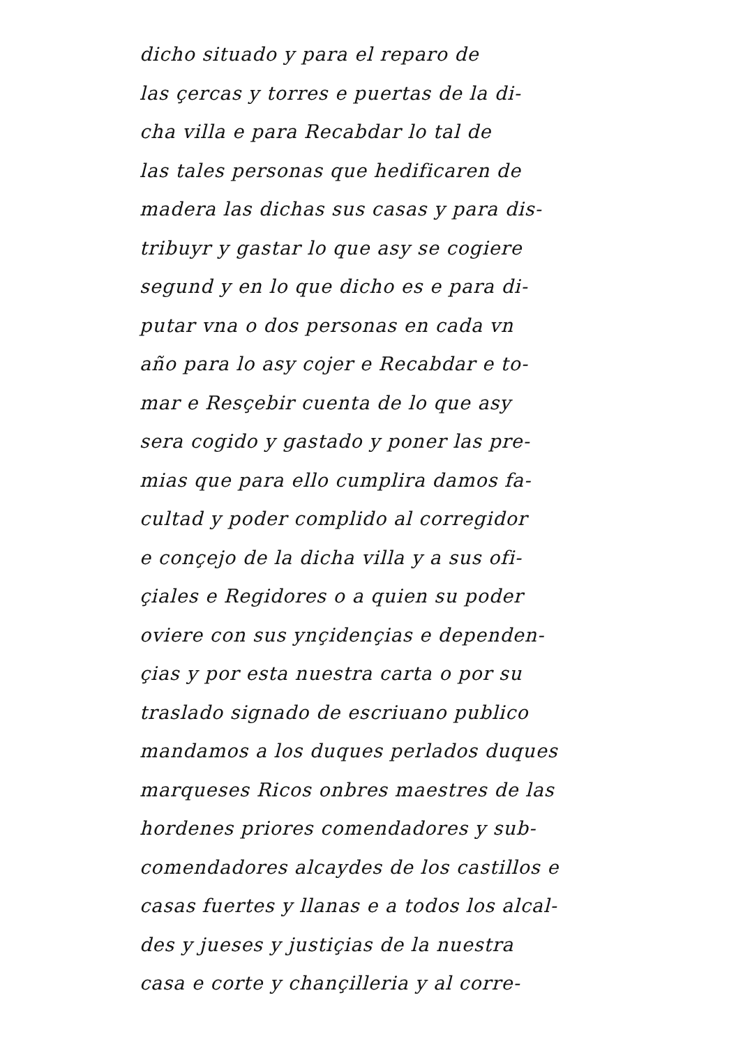dicho situado y para el reparo de
las çercas y torres e puertas de la di-
cha villa e para Recabdar lo tal de
las tales personas que hedificaren de
madera las dichas sus casas y para dis-
tribuyr y gastar lo que asy se cogiere
segund y en lo que dicho es e para di-
putar vna o dos personas en cada vn
año para lo asy cojer e Recabdar e to-
mar e Resçebir cuenta de lo que asy
sera cogido y gastado y poner las pre-
mias que para ello cumplira damos fa-
cultad y poder complido al corregidor
e conçejo de la dicha villa y a sus ofi-
çiales e Regidores o a quien su poder
oviere con sus ynçidençias e dependen-
çias y por esta nuestra carta o por su
traslado signado de escriuano publico
mandamos a los duques perlados duques
marqueses Ricos onbres maestres de las
hordenes priores comendadores y sub-
comendadores alcaydes de los castillos e
casas fuertes y llanas e a todos los alcal-
des y jueses y justiçias de la nuestra
casa e corte y chançilleria y al corre-